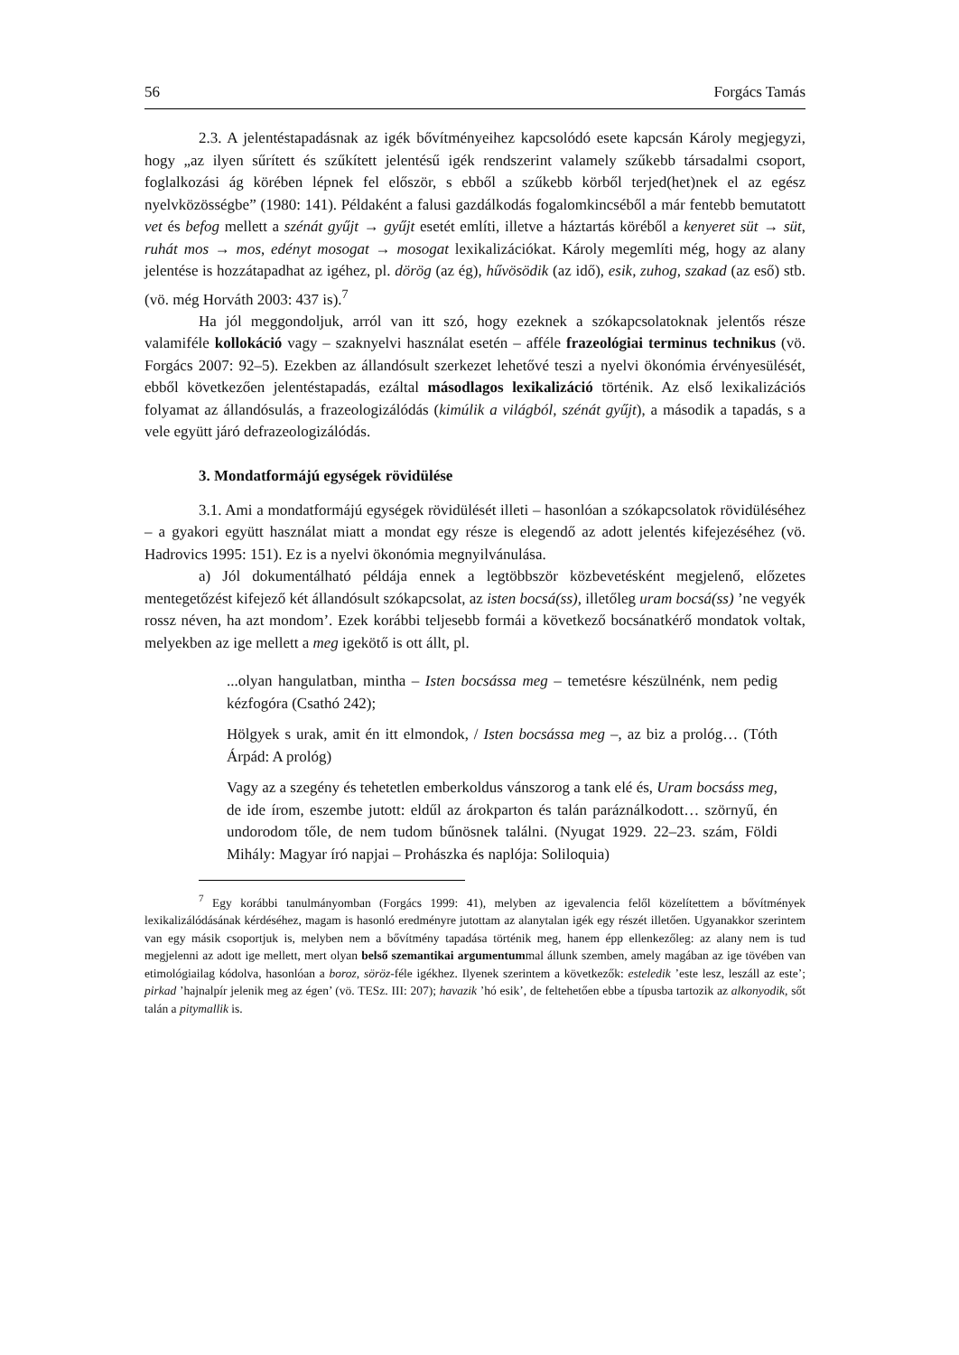56 Forgács Tamás
2.3. A jelentéstapadásnak az igék bővítményeihez kapcsolódó esete kapcsán Károly megjegyzi, hogy „az ilyen sűrített és szűkített jelentésű igék rendszerint valamely szűkebb társadalmi csoport, foglalkozási ág körében lépnek fel először, s ebből a szűkebb körből terjed(het)nek el az egész nyelvközösségbe” (1980: 141). Példaként a falusi gazdálkodás fogalomkincséből a már fentebb bemutatott vet és befog mellett a szénát gyűjt → gyűjt esetét említi, illetve a háztartás köréből a kenyeret süt → süt, ruhát mos → mos, edényt mosogat → mosogat lexikalizációkat. Károly megemlíti még, hogy az alany jelentése is hozzátapadhat az igéhez, pl. dörög (az ég), hűvösödik (az idő), esik, zuhog, szakad (az eső) stb. (vö. még Horváth 2003: 437 is).<sup>7</sup>
Ha jól meggondoljuk, arról van itt szó, hogy ezeknek a szókapcsolatoknak jelentős része valamiféle kollokáció vagy – szaknyelvi használat esetén – afféle frazeológiai terminus technikus (vö. Forgács 2007: 92–5). Ezekben az állandósult szerkezet lehetővé teszi a nyelvi ökonómia érvényesülését, ebből következően jelentéstapadás, ezáltal másodlagos lexikalizáció történik. Az első lexikalizációs folyamat az állandósulás, a frazeologizálódás (kimúlik a világból, szénát gyűjt), a második a tapadás, s a vele együtt járó defrazeologizálódás.
3. Mondatformájú egységek rövidülése
3.1. Ami a mondatformájú egységek rövidülését illeti – hasonlóan a szókapcsolatok rövidüléséhez – a gyakori együtt használat miatt a mondat egy része is elegendő az adott jelentés kifejezéséhez (vö. Hadrovics 1995: 151). Ez is a nyelvi ökonómia megnyilvánulása.
a) Jól dokumentálható példája ennek a legtöbbször közbevetésként megjelenő, előzetes mentegetőzést kifejező két állandósult szókapcsolat, az isten bocsá(ss), illetőleg uram bocsá(ss) ’ne vegyék rossz néven, ha azt mondom’. Ezek korábbi teljesebb formái a következő bocsánatkérő mondatok voltak, melyekben az ige mellett a meg igekötő is ott állt, pl.
...olyan hangulatban, mintha – Isten bocsássa meg – temetésre készülnénk, nem pedig kézfogóra (Csathó 242);
Hölgyek s urak, amit én itt elmondok, / Isten bocsássa meg –, az biz a prológ… (Tóth Árpád: A prológ)
Vagy az a szegény és tehetetlen emberkoldus vánszorog a tank elé és, Uram bocsáss meg, de ide írom, eszembe jutott: eldűl az árokparton és talán paráználkodott… szörnyű, én undorodom tőle, de nem tudom bűnösnek találni. (Nyugat 1929. 22–23. szám, Földi Mihály: Magyar író napjai – Prohászka és naplója: Soliloquia)
<sup>7</sup> Egy korábbi tanulmányomban (Forgács 1999: 41), melyben az igevalencia felől közelítettem a bővítmények lexikalizálódásának kérdéséhez, magam is hasonló eredményre jutottam az alanytalan igék egy részét illetően. Ugyanakkor szerintem van egy másik csoportjuk is, melyben nem a bővítmény tapadása történik meg, hanem épp ellenkezőleg: az alany nem is tud megjelenni az adott ige mellett, mert olyan belső szemantikai argumentummal állunk szemben, amely magában az ige tövében van etimológiailag kódolva, hasonlóan a boroz, söröz-féle igékhez. Ilyenek szerintem a következők: esteledik ’este lesz, leszáll az este’; pirkad ’hajnalpír jelenik meg az égen’ (vö. TESz. III: 207); havazik ’hó esik’, de feltehetően ebbe a típusba tartozik az alkonyodik, sőt talán a pitymallik is.